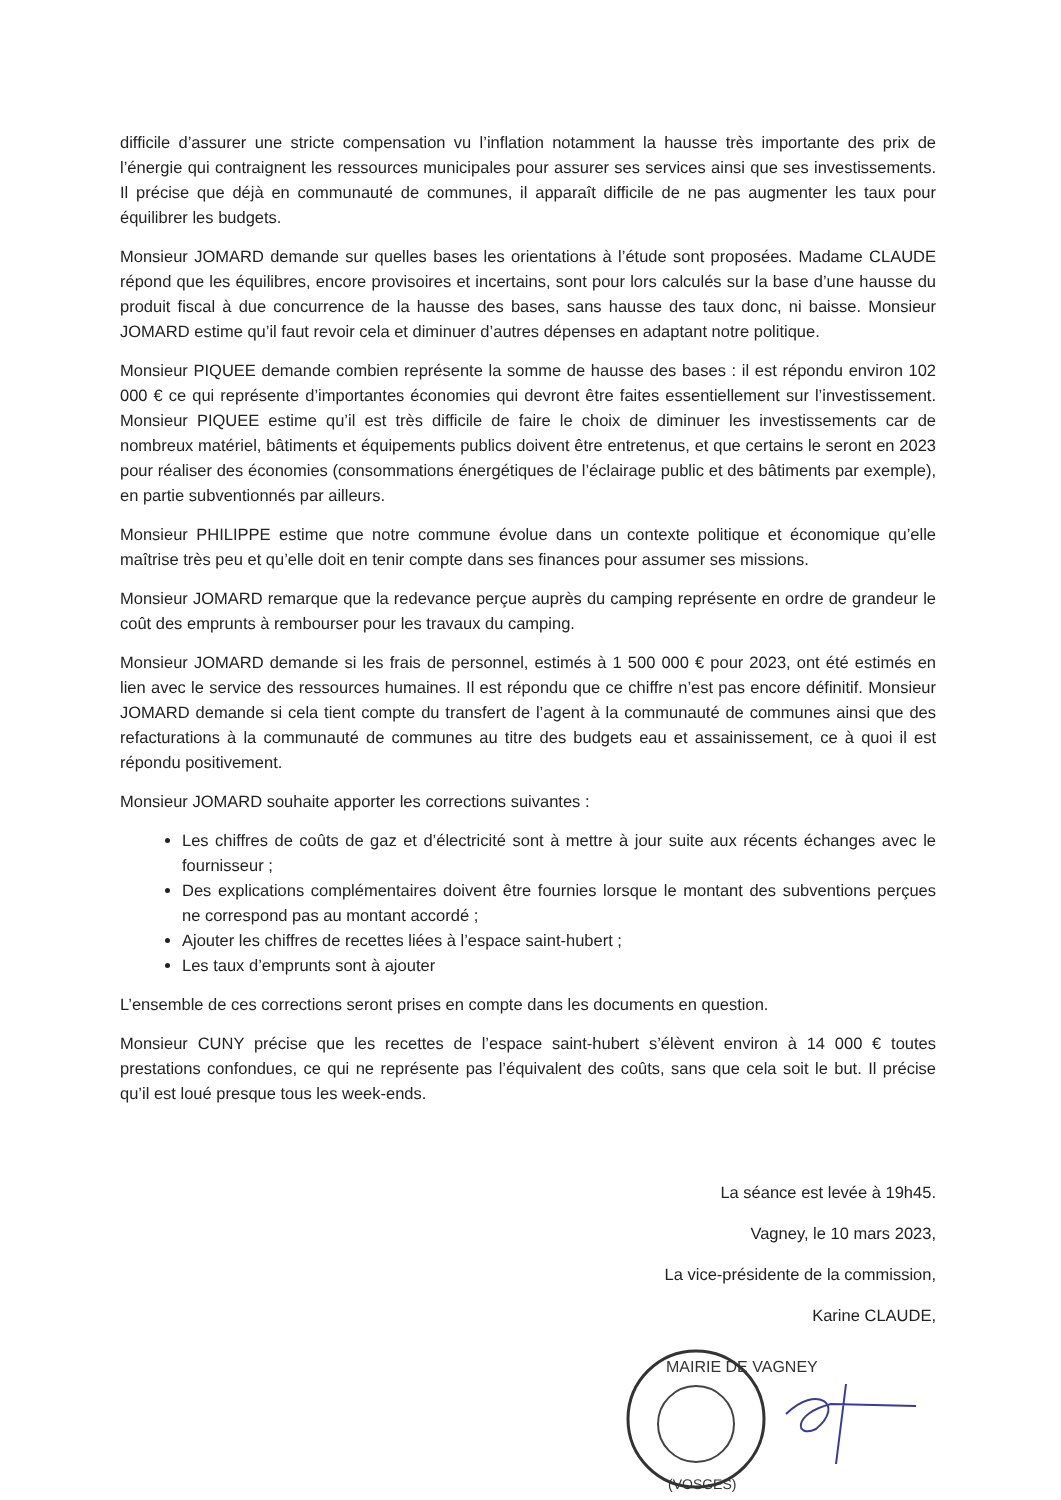difficile d’assurer une stricte compensation vu l’inflation notamment la hausse très importante des prix de l’énergie qui contraignent les ressources municipales pour assurer ses services ainsi que ses investissements. Il précise que déjà en communauté de communes, il apparaît difficile de ne pas augmenter les taux pour équilibrer les budgets.
Monsieur JOMARD demande sur quelles bases les orientations à l’étude sont proposées. Madame CLAUDE répond que les équilibres, encore provisoires et incertains, sont pour lors calculés sur la base d’une hausse du produit fiscal à due concurrence de la hausse des bases, sans hausse des taux donc, ni baisse. Monsieur JOMARD estime qu’il faut revoir cela et diminuer d’autres dépenses en adaptant notre politique.
Monsieur PIQUEE demande combien représente la somme de hausse des bases : il est répondu environ 102 000 € ce qui représente d’importantes économies qui devront être faites essentiellement sur l’investissement. Monsieur PIQUEE estime qu’il est très difficile de faire le choix de diminuer les investissements car de nombreux matériel, bâtiments et équipements publics doivent être entretenus, et que certains le seront en 2023 pour réaliser des économies (consommations énergétiques de l’éclairage public et des bâtiments par exemple), en partie subventionnés par ailleurs.
Monsieur PHILIPPE estime que notre commune évolue dans un contexte politique et économique qu’elle maîtrise très peu et qu’elle doit en tenir compte dans ses finances pour assumer ses missions.
Monsieur JOMARD remarque que la redevance perçue auprès du camping représente en ordre de grandeur le coût des emprunts à rembourser pour les travaux du camping.
Monsieur JOMARD demande si les frais de personnel, estimés à 1 500 000 € pour 2023, ont été estimés en lien avec le service des ressources humaines. Il est répondu que ce chiffre n’est pas encore définitif. Monsieur JOMARD demande si cela tient compte du transfert de l’agent à la communauté de communes ainsi que des refacturations à la communauté de communes au titre des budgets eau et assainissement, ce à quoi il est répondu positivement.
Monsieur JOMARD souhaite apporter les corrections suivantes :
Les chiffres de coûts de gaz et d’électricité sont à mettre à jour suite aux récents échanges avec le fournisseur ;
Des explications complémentaires doivent être fournies lorsque le montant des subventions perçues ne correspond pas au montant accordé ;
Ajouter les chiffres de recettes liées à l’espace saint-hubert ;
Les taux d’emprunts sont à ajouter
L’ensemble de ces corrections seront prises en compte dans les documents en question.
Monsieur CUNY précise que les recettes de l’espace saint-hubert s’élèvent environ à 14 000 € toutes prestations confondues, ce qui ne représente pas l’équivalent des coûts, sans que cela soit le but. Il précise qu’il est loué presque tous les week-ends.
La séance est levée à 19h45.
Vagney, le 10 mars 2023,
La vice-présidente de la commission,
Karine CLAUDE,
MAIRIE DE VAGNEY
(VOSGES)